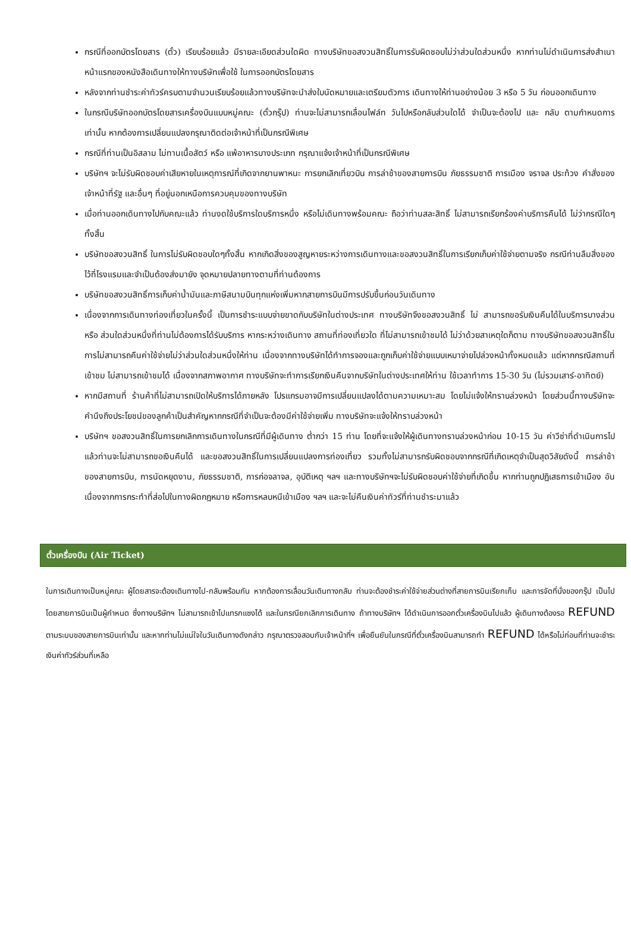กรณีที่ออกบัตรโดยสาร (ตั๋ว) เรียบร้อยแล้ว มีรายละเอียดส่วนใดผิด ทางบริษัทขอสงวนสิทธิ์ในการรับผิดชอบไม่ว่าส่วนใดส่วนหนึ่ง หากท่านไม่ดำเนินการส่งสำเนาหน้าแรกของหนังสือเดินทางให้ทางบริษัทเพื่อใช้ ในการออกบัตรโดยสาร
หลังจากท่านชำระค่าทัวร์ครบตามจำนวนเรียบร้อยแล้วทางบริษัทจะนำส่งใบนัดหมายและเตรียมตัวการ เดินทางให้ท่านอย่างน้อย 3 หรือ 5 วัน ก่อนออกเดินทาง
ในกรณีบริษัทออกบัตรโดยสารเครื่องบินแบบหมู่คณะ (ตั๋วกรุ๊ป) ท่านจะไม่สามารถเลื่อนไฟล์ท วันไปหรือกลับส่วนใดได้ จำเป็นจะต้องไป และ กลับ ตามกำหนดการเท่านั้น หากต้องการเปลี่ยนแปลงกรุณาติดต่อเจ้าหน้าที่เป็นกรณีพิเศษ
กรณีที่ท่านเป็นอิสลาม ไม่ทานเนื้อสัตว์ หรือ แพ้อาหารบางประเภท กรุณาแจ้งเจ้าหน้าที่เป็นกรณีพิเศษ
บริษัทฯ จะไม่รับผิดชอบค่าเสียหายในเหตุการณ์ที่เกิดจากยานพาหนะ การยกเลิกเที่ยวบิน การล่าช้าของสายการบิน ภัยธรรมชาติ การเมือง จราจล ประท้วง คำสั่งของเจ้าหน้าที่รัฐ และอื่นๆ ที่อยู่นอกเหนือการควบคุมของทางบริษัท
เมื่อท่านออกเดินทางไปกับคณะแล้ว ท่านงดใช้บริการใดบริการหนึ่ง หรือไม่เดินทางพร้อมคณะ ถือว่าท่านสละสิทธิ์ ไม่สามารถเรียกร้องค่าบริการคืนได้ ไม่ว่ากรณีใดๆ ทั้งสิ้น
บริษัทขอสงวนสิทธิ์ ในการไม่รับผิดชอบใดๆทั้งสิ้น หากเกิดสิ่งของสูญหายระหว่างการเดินทางและขอสงวนสิทธิ์ในการเรียกเก็บค่าใช้จ่ายตามจริง กรณีท่านลืมสิ่งของไว้ที่โรงแรมและจำเป็นต้องส่งมายัง จุดหมายปลายทางตามที่ท่านต้องการ
บริษัทขอสงวนสิทธิ์การเก็บค่าน้ำมันและภาษีสนามบินทุกแห่งเพิ่มหากสายการบินมีการปรับขึ้นก่อนวันเดินทาง
เนื่องจากการเดินทางท่องเที่ยวในครั้งนี้ เป็นการชำระแบบจ่ายขาดกับบริษัทในต่างประเทศ ทางบริษัทจึงขอสงวนสิทธิ์ ไม่ สามารถขอรับเงินคืนได้ในบริการบางส่วน หรือ ส่วนใดส่วนหนึ่งที่ท่านไม่ต้องการได้รับบริการ หากระหว่างเดินทาง สถานที่ท่องเที่ยวใด ที่ไม่สามารถเข้าชมได้ ไม่ว่าด้วยสาเหตุใดก็ตาม ทางบริษัทขอสงวนสิทธิ์ในการไม่สามารถคืนค่าใช้จ่ายไม่ว่าส่วนใดส่วนหนึ่งให้ท่าน เนื่องจากทางบริษัทได้ทำการจองและถูกเก็บค่าใช้จ่ายแบบเหมาจ่ายไปล่วงหน้าทั้งหมดแล้ว แต่หากกรณีสถานที่เข้าชม ไม่สามารถเข้าชมได้ เนื่องจากสภาพอากาศ ทางบริษัทจะทำการเรียกเงินคืนจากบริษัทในต่างประเทศให้ท่าน ใช้เวลาทำการ 15-30 วัน (ไม่รวมเสาร์-อาทิตย์)
หากมีสถานที่ ร้านค้าที่ไม่สามารถเปิดให้บริการได้ภายหลัง โปรแกรมอาจมีการเปลี่ยนแปลงได้ตามความเหมาะสม โดยไม่แจ้งให้ทราบล่วงหน้า โดยส่วนนี้ทางบริษัทจะคำนึงถึงประโยชน์ของลูกค้าเป็นสำคัญหากกรณีที่จำเป็นจะต้องมีค่าใช้จ่ายเพิ่ม ทางบริษัทจะแจ้งให้ทราบล่วงหน้า
บริษัทฯ ขอสงวนสิทธิ์ในการยกเลิกการเดินทางในกรณีที่มีผู้เดินทาง ต่ำกว่า 15 ท่าน โดยที่จะแจ้งให้ผู้เดินทางทราบล่วงหน้าก่อน 10-15 วัน ค่าวีซ่าที่ดำเนินการไปแล้วท่านจะไม่สามารถขอเงินคืนได้ และขอสงวนสิทธิ์ในการเปลี่ยนแปลงการท่องเที่ยว รวมทั้งไม่สามารถรับผิดชอบจากกรณีที่เกิดเหตุจำเป็นสุดวิสัยดังนี้ การล่าช้าของสายการบิน, การนัดหยุดงาน, ภัยธรรมชาติ, การก่อจลาจล, อุบัติเหตุ ฯลฯ และทางบริษัทฯจะไม่รับผิดชอบค่าใช้จ่ายที่เกิดขึ้น หากท่านถูกปฏิเสธการเข้าเมือง อันเนื่องจากการกระทำที่ส่อไปในทางผิดกฎหมาย หรือการหลบหนีเข้าเมือง ฯลฯ และจะไม่คืนเงินค่าทัวร์ที่ท่านชำระมาแล้ว
ตั๋วเครื่องบิน (Air Ticket)
ในการเดินทางเป็นหมู่คณะ ผู้โดยสารจะต้องเดินทางไป-กลับพร้อมกัน หากต้องการเลื่อนวันเดินทางกลับ ท่านจะต้องชำระค่าใช้จ่ายส่วนต่างที่สายการบินเรียกเก็บ และการจัดที่นั่งของกรุ๊ป เป็นไปโดยสายการบินเป็นผู้กำหนด ซึ่งทางบริษัทฯ ไม่สามารถเข้าไปแทรกแซงได้ และในกรณียกเลิกการเดินทาง ถ้าทางบริษัทฯ ได้ดำเนินการออกตั๋วเครื่องบินไปแล้ว ผู้เดินทางต้องรอ REFUND ตามระบบของสายการบินเท่านั้น และหากท่านไม่แน่ใจในวันเดินทางดังกล่าว กรุณาตรวจสอบกับเจ้าหน้าที่ฯ เพื่อยืนยันในกรณีที่ตั๋วเครื่องบินสามารถทำ REFUND ได้หรือไม่ก่อนที่ท่านจะชำระเงินค่าทัวร์ส่วนที่เหลือ